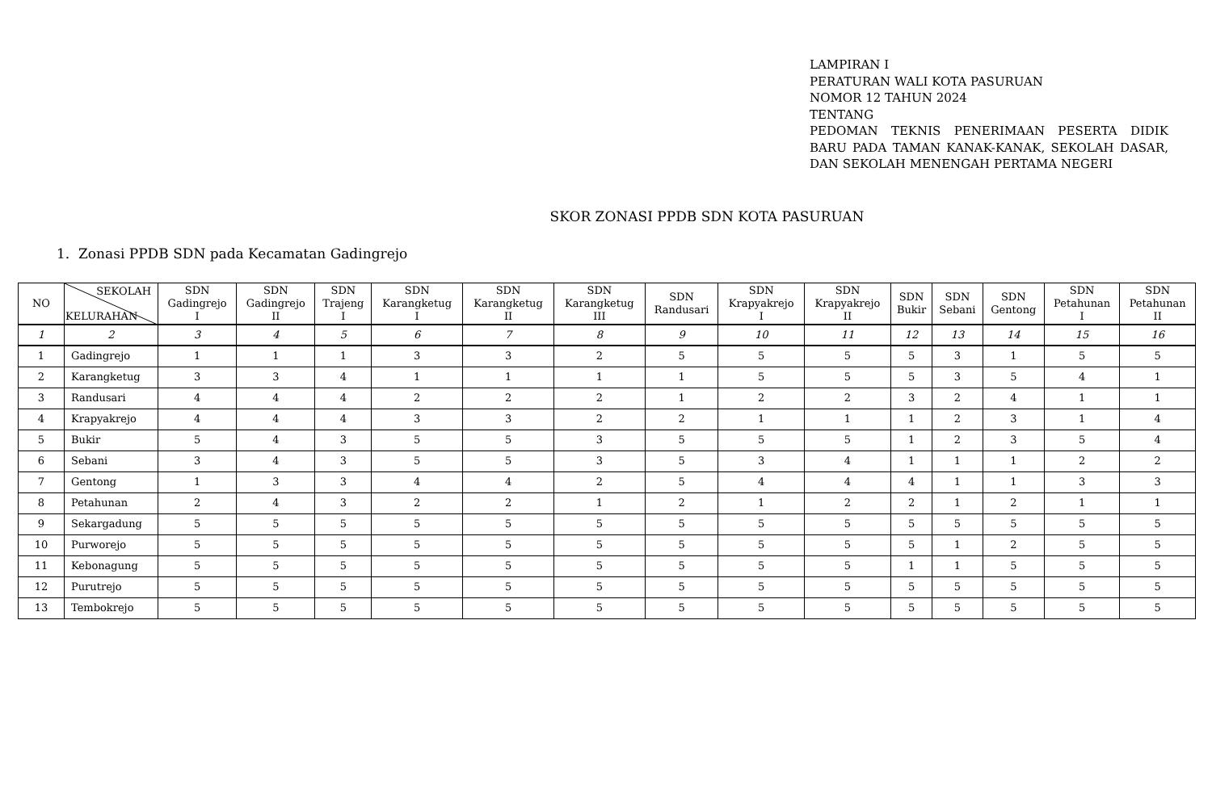LAMPIRAN I
PERATURAN WALI KOTA PASURUAN
NOMOR 12 TAHUN 2024
TENTANG
PEDOMAN TEKNIS PENERIMAAN PESERTA DIDIK BARU PADA TAMAN KANAK-KANAK, SEKOLAH DASAR, DAN SEKOLAH MENENGAH PERTAMA NEGERI
SKOR ZONASI PPDB SDN KOTA PASURUAN
1. Zonasi PPDB SDN pada Kecamatan Gadingrejo
| NO | SEKOLAH KELURAHAN | SDN Gadingrejo I | SDN Gadingrejo II | SDN Trajeng I | SDN Karangketug I | SDN Karangketug II | SDN Karangketug III | SDN Randusari | SDN Krapyakrejo I | SDN Krapyakrejo II | SDN Bukir | SDN Sebani | SDN Gentong | SDN Petahunan I | SDN Petahunan II |
| --- | --- | --- | --- | --- | --- | --- | --- | --- | --- | --- | --- | --- | --- | --- | --- |
| 1 | 2 | 3 | 4 | 5 | 6 | 7 | 8 | 9 | 10 | 11 | 12 | 13 | 14 | 15 | 16 |
| 1 | Gadingrejo | 1 | 1 | 1 | 3 | 3 | 2 | 5 | 5 | 5 | 5 | 3 | 1 | 5 | 5 |
| 2 | Karangketug | 3 | 3 | 4 | 1 | 1 | 1 | 1 | 5 | 5 | 5 | 3 | 5 | 4 | 1 |
| 3 | Randusari | 4 | 4 | 4 | 2 | 2 | 2 | 1 | 2 | 2 | 3 | 2 | 4 | 1 | 1 |
| 4 | Krapyakrejo | 4 | 4 | 4 | 3 | 3 | 2 | 2 | 1 | 1 | 1 | 2 | 3 | 1 | 4 |
| 5 | Bukir | 5 | 4 | 3 | 5 | 5 | 3 | 5 | 5 | 5 | 1 | 2 | 3 | 5 | 4 |
| 6 | Sebani | 3 | 4 | 3 | 5 | 5 | 3 | 5 | 3 | 4 | 1 | 1 | 1 | 2 | 2 |
| 7 | Gentong | 1 | 3 | 3 | 4 | 4 | 2 | 5 | 4 | 4 | 4 | 1 | 1 | 3 | 3 |
| 8 | Petahunan | 2 | 4 | 3 | 2 | 2 | 1 | 2 | 1 | 2 | 2 | 1 | 2 | 1 | 1 |
| 9 | Sekargadung | 5 | 5 | 5 | 5 | 5 | 5 | 5 | 5 | 5 | 5 | 5 | 5 | 5 | 5 |
| 10 | Purworejo | 5 | 5 | 5 | 5 | 5 | 5 | 5 | 5 | 5 | 5 | 1 | 2 | 5 | 5 |
| 11 | Kebonagung | 5 | 5 | 5 | 5 | 5 | 5 | 5 | 5 | 5 | 1 | 1 | 5 | 5 | 5 |
| 12 | Purutrejo | 5 | 5 | 5 | 5 | 5 | 5 | 5 | 5 | 5 | 5 | 5 | 5 | 5 | 5 |
| 13 | Tembokrejo | 5 | 5 | 5 | 5 | 5 | 5 | 5 | 5 | 5 | 5 | 5 | 5 | 5 | 5 |